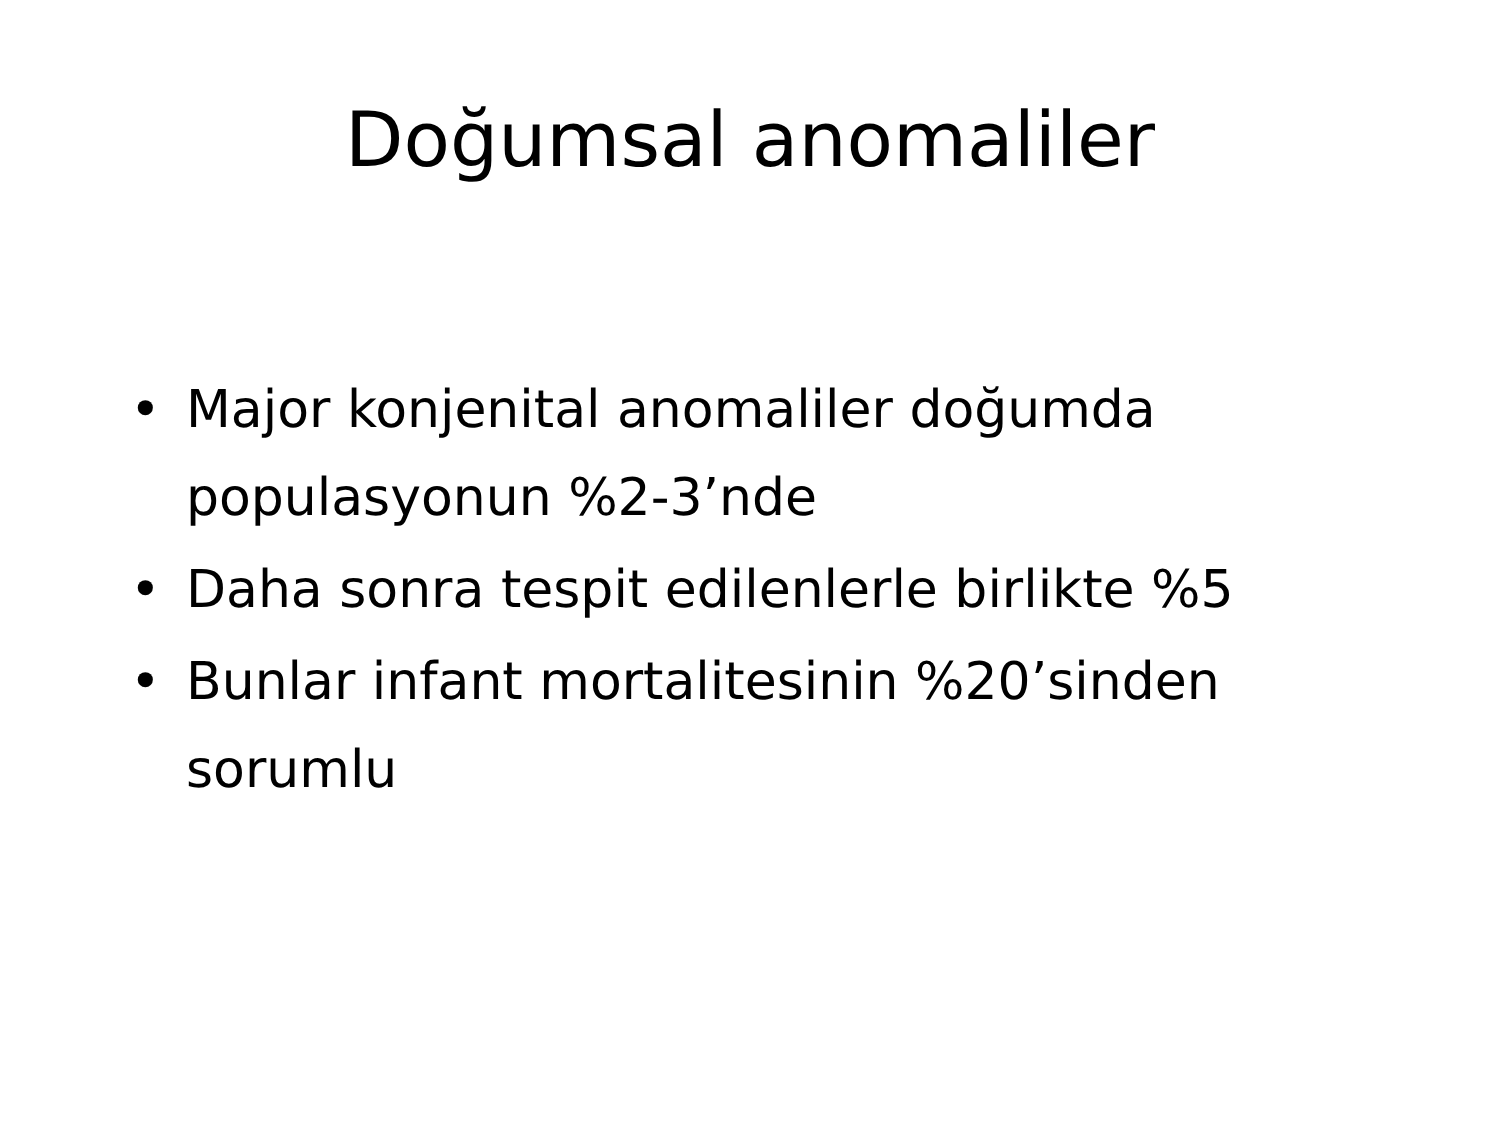Doğumsal anomaliler
• Major konjenital anomaliler doğumda populasyonun %2-3’nde
• Daha sonra tespit edilenlerle birlikte %5
• Bunlar infant mortalitesinin %20’sinden sorumlu